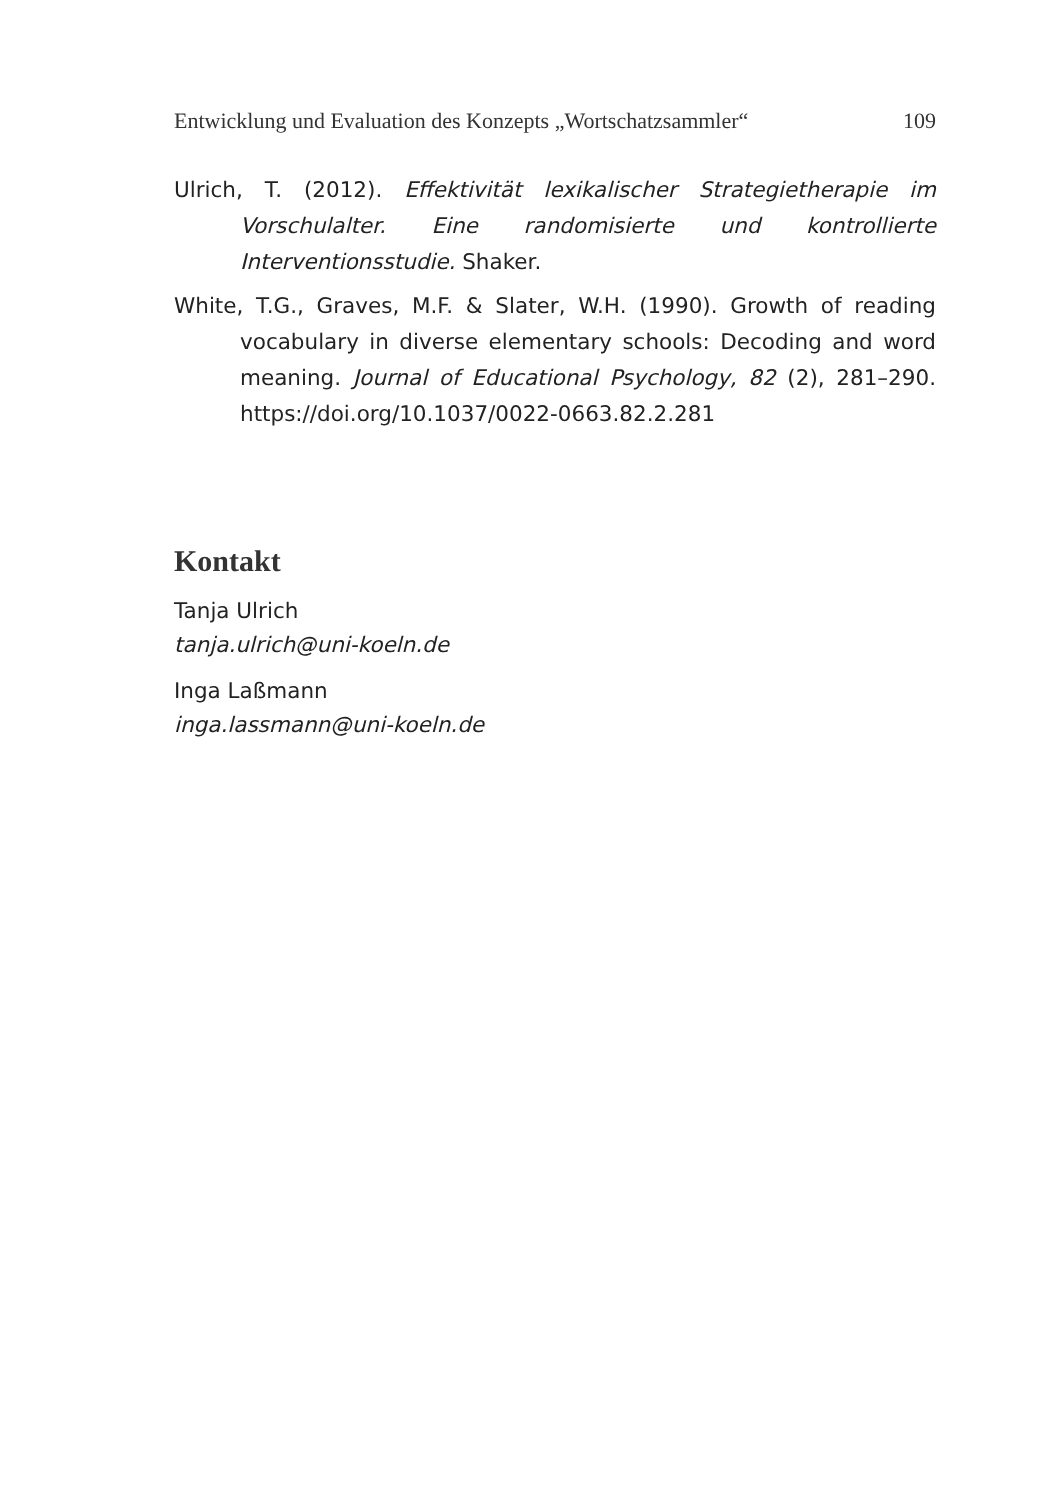Entwicklung und Evaluation des Konzepts „Wortschatzsammler“ 109
Ulrich, T. (2012). Effektivität lexikalischer Strategietherapie im Vorschulalter. Eine randomisierte und kontrollierte Interventionsstudie. Shaker.
White, T.G., Graves, M.F. & Slater, W.H. (1990). Growth of reading vocabulary in diverse elementary schools: Decoding and word meaning. Journal of Educational Psychology, 82 (2), 281–290. https://doi.org/10.1037/0022-0663.82.2.281
Kontakt
Tanja Ulrich
tanja.ulrich@uni-koeln.de
Inga Laßmann
inga.lassmann@uni-koeln.de